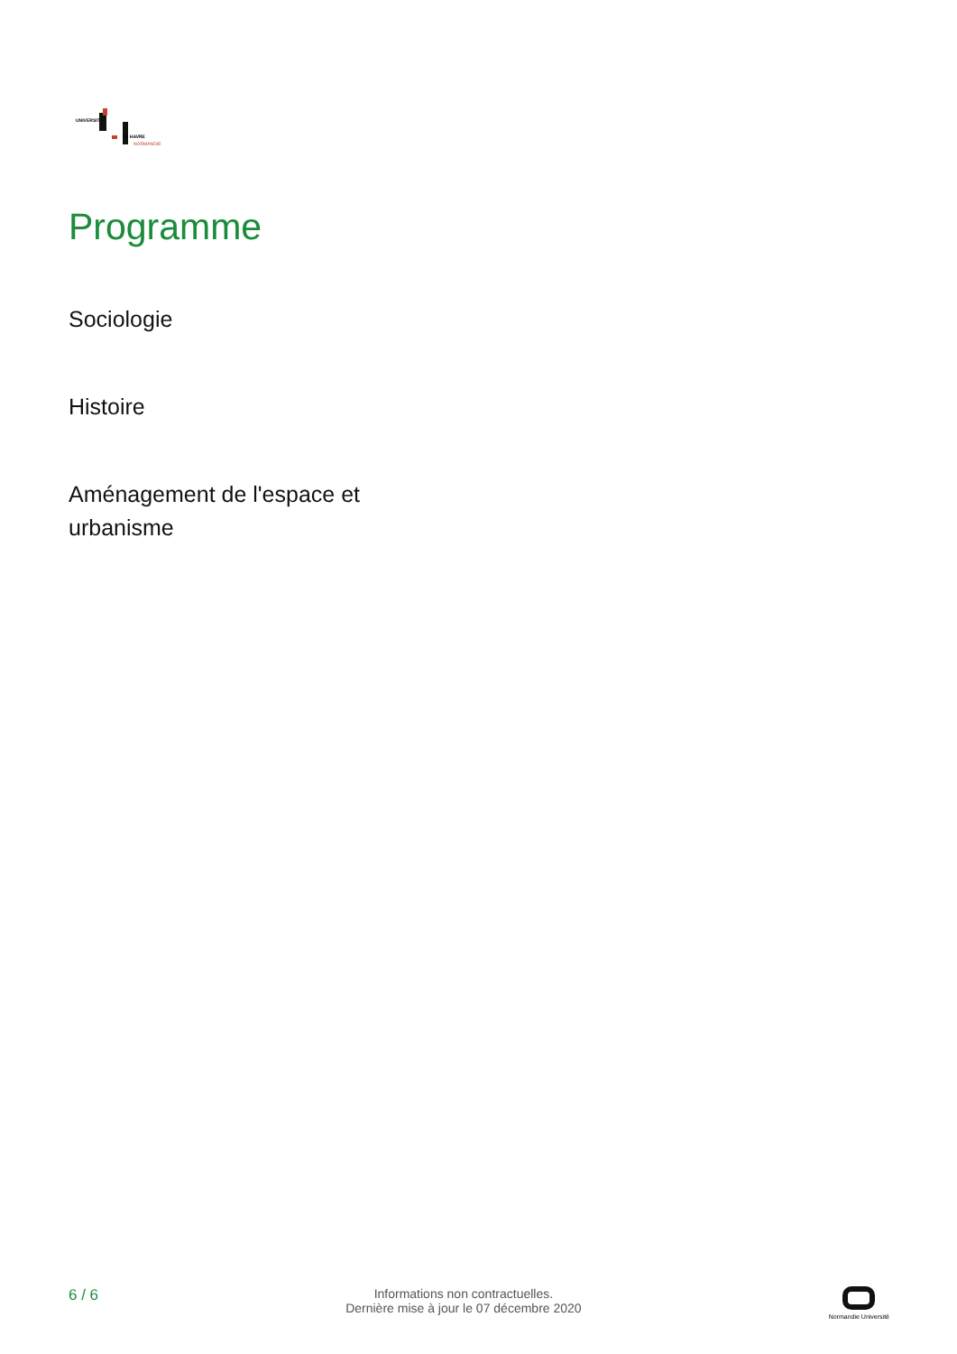UNIVERSITÉ
LE HAVRE
NORMANDIE
Programme
Sociologie
Histoire
Aménagement de l'espace et urbanisme
6 / 6
Informations non contractuelles.
Dernière mise à jour le 07 décembre 2020
Normandie Université